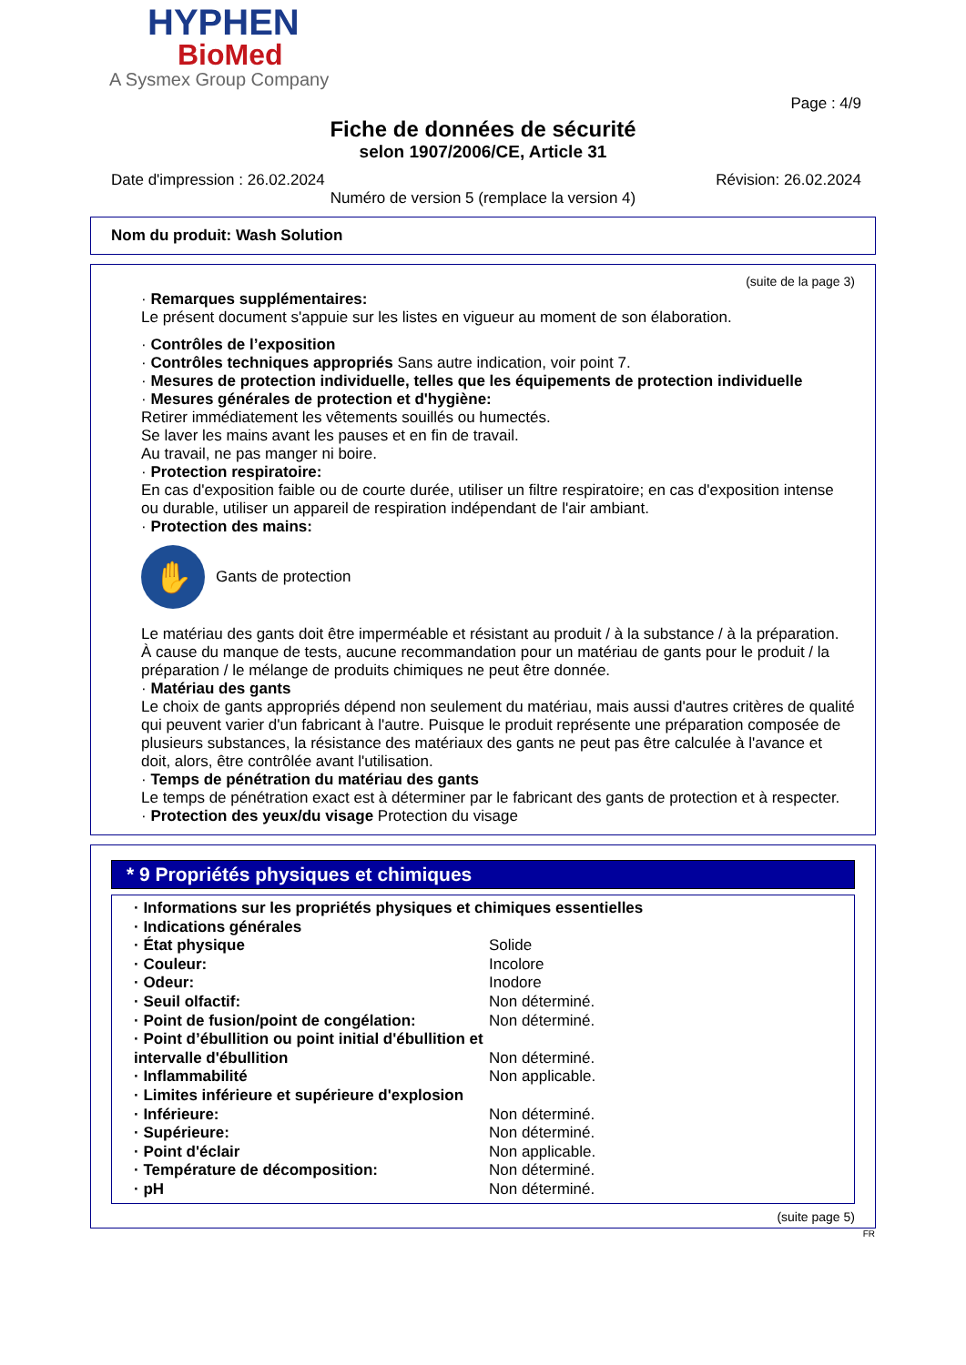HYPHEN
BioMed
A Sysmex Group Company
Page : 4/9
Fiche de données de sécurité
selon 1907/2006/CE, Article 31
Date d'impression : 26.02.2024 Révision: 26.02.2024
Numéro de version 5 (remplace la version 4)
Nom du produit: Wash Solution
(suite de la page 3)
· Remarques supplémentaires:
Le présent document s'appuie sur les listes en vigueur au moment de son élaboration.
· Contrôles de l’exposition
· Contrôles techniques appropriés Sans autre indication, voir point 7.
· Mesures de protection individuelle, telles que les équipements de protection individuelle
· Mesures générales de protection et d'hygiène:
Retirer immédiatement les vêtements souillés ou humectés.
Se laver les mains avant les pauses et en fin de travail.
Au travail, ne pas manger ni boire.
· Protection respiratoire:
En cas d'exposition faible ou de courte durée, utiliser un filtre respiratoire; en cas d'exposition intense ou durable, utiliser un appareil de respiration indépendant de l'air ambiant.
· Protection des mains:
✋
Gants de protection
Le matériau des gants doit être imperméable et résistant au produit / à la substance / à la préparation.
À cause du manque de tests, aucune recommandation pour un matériau de gants pour le produit / la préparation / le mélange de produits chimiques ne peut être donnée.
· Matériau des gants
Le choix de gants appropriés dépend non seulement du matériau, mais aussi d'autres critères de qualité qui peuvent varier d'un fabricant à l'autre. Puisque le produit représente une préparation composée de plusieurs substances, la résistance des matériaux des gants ne peut pas être calculée à l'avance et doit, alors, être contrôlée avant l'utilisation.
· Temps de pénétration du matériau des gants
Le temps de pénétration exact est à déterminer par le fabricant des gants de protection et à respecter.
· Protection des yeux/du visage Protection du visage
* 9 Propriétés physiques et chimiques
| · Informations sur les propriétés physiques et chimiques essentielles | |
| · Indications générales | |
| · État physique | Solide |
| · Couleur: | Incolore |
| · Odeur: | Inodore |
| · Seuil olfactif: | Non déterminé. |
| · Point de fusion/point de congélation: | Non déterminé. |
| · Point d’ébullition ou point initial d'ébullition et intervalle d'ébullition | Non déterminé. |
| · Inflammabilité | Non applicable. |
| · Limites inférieure et supérieure d'explosion | |
| · Inférieure: | Non déterminé. |
| · Supérieure: | Non déterminé. |
| · Point d'éclair | Non applicable. |
| · Température de décomposition: | Non déterminé. |
| · pH | Non déterminé. |
(suite page 5)
FR